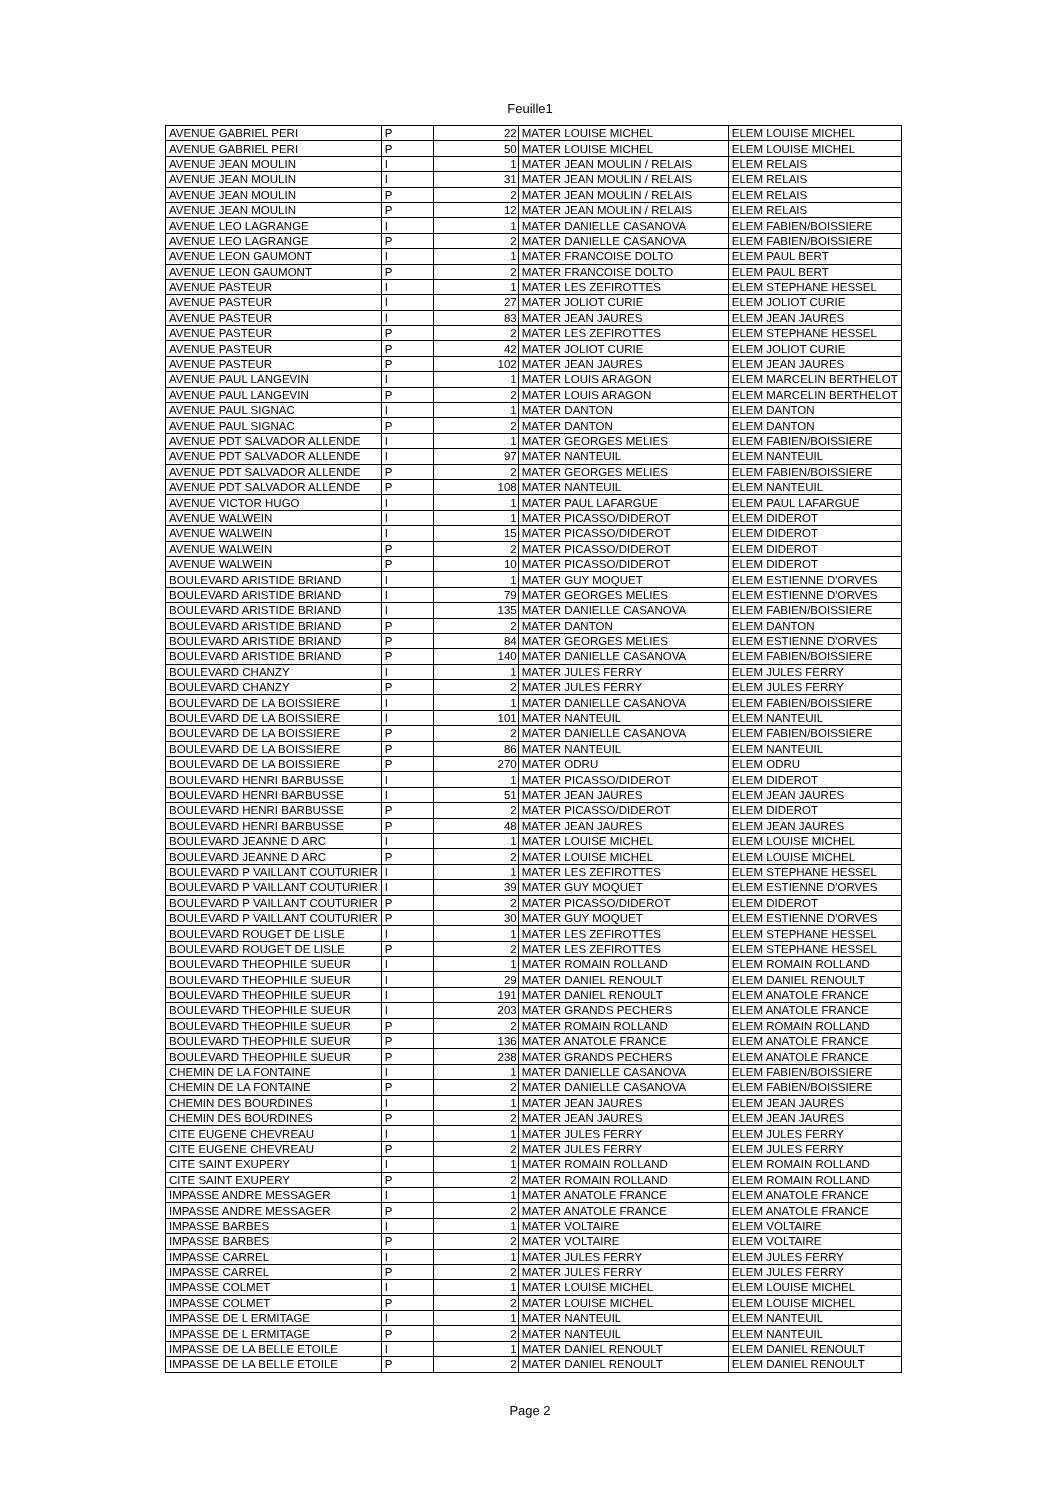Feuille1
| AVENUE GABRIEL PERI | P | 22 | MATER LOUISE MICHEL | ELEM LOUISE MICHEL |
| AVENUE GABRIEL PERI | P | 50 | MATER LOUISE MICHEL | ELEM LOUISE MICHEL |
| AVENUE JEAN MOULIN | I | 1 | MATER JEAN MOULIN / RELAIS | ELEM RELAIS |
| AVENUE JEAN MOULIN | I | 31 | MATER JEAN MOULIN / RELAIS | ELEM RELAIS |
| AVENUE JEAN MOULIN | P | 2 | MATER JEAN MOULIN / RELAIS | ELEM RELAIS |
| AVENUE JEAN MOULIN | P | 12 | MATER JEAN MOULIN / RELAIS | ELEM RELAIS |
| AVENUE LEO LAGRANGE | I | 1 | MATER DANIELLE CASANOVA | ELEM FABIEN/BOISSIERE |
| AVENUE LEO LAGRANGE | P | 2 | MATER DANIELLE CASANOVA | ELEM FABIEN/BOISSIERE |
| AVENUE LEON GAUMONT | I | 1 | MATER FRANCOISE DOLTO | ELEM PAUL BERT |
| AVENUE LEON GAUMONT | P | 2 | MATER FRANCOISE DOLTO | ELEM PAUL BERT |
| AVENUE PASTEUR | I | 1 | MATER LES ZEFIROTTES | ELEM STEPHANE HESSEL |
| AVENUE PASTEUR | I | 27 | MATER JOLIOT CURIE | ELEM JOLIOT CURIE |
| AVENUE PASTEUR | I | 83 | MATER JEAN JAURES | ELEM JEAN JAURES |
| AVENUE PASTEUR | P | 2 | MATER LES ZEFIROTTES | ELEM STEPHANE HESSEL |
| AVENUE PASTEUR | P | 42 | MATER JOLIOT CURIE | ELEM JOLIOT CURIE |
| AVENUE PASTEUR | P | 102 | MATER JEAN JAURES | ELEM JEAN JAURES |
| AVENUE PAUL LANGEVIN | I | 1 | MATER LOUIS ARAGON | ELEM MARCELIN BERTHELOT |
| AVENUE PAUL LANGEVIN | P | 2 | MATER LOUIS ARAGON | ELEM MARCELIN BERTHELOT |
| AVENUE PAUL SIGNAC | I | 1 | MATER DANTON | ELEM DANTON |
| AVENUE PAUL SIGNAC | P | 2 | MATER DANTON | ELEM DANTON |
| AVENUE PDT SALVADOR ALLENDE | I | 1 | MATER GEORGES MELIES | ELEM FABIEN/BOISSIERE |
| AVENUE PDT SALVADOR ALLENDE | I | 97 | MATER NANTEUIL | ELEM NANTEUIL |
| AVENUE PDT SALVADOR ALLENDE | P | 2 | MATER GEORGES MELIES | ELEM FABIEN/BOISSIERE |
| AVENUE PDT SALVADOR ALLENDE | P | 108 | MATER NANTEUIL | ELEM NANTEUIL |
| AVENUE VICTOR HUGO | I | 1 | MATER PAUL LAFARGUE | ELEM PAUL LAFARGUE |
| AVENUE WALWEIN | I | 1 | MATER PICASSO/DIDEROT | ELEM DIDEROT |
| AVENUE WALWEIN | I | 15 | MATER PICASSO/DIDEROT | ELEM DIDEROT |
| AVENUE WALWEIN | P | 2 | MATER PICASSO/DIDEROT | ELEM DIDEROT |
| AVENUE WALWEIN | P | 10 | MATER PICASSO/DIDEROT | ELEM DIDEROT |
| BOULEVARD ARISTIDE BRIAND | I | 1 | MATER GUY MOQUET | ELEM ESTIENNE D'ORVES |
| BOULEVARD ARISTIDE BRIAND | I | 79 | MATER GEORGES MELIES | ELEM ESTIENNE D'ORVES |
| BOULEVARD ARISTIDE BRIAND | I | 135 | MATER DANIELLE CASANOVA | ELEM FABIEN/BOISSIERE |
| BOULEVARD ARISTIDE BRIAND | P | 2 | MATER DANTON | ELEM DANTON |
| BOULEVARD ARISTIDE BRIAND | P | 84 | MATER GEORGES MELIES | ELEM ESTIENNE D'ORVES |
| BOULEVARD ARISTIDE BRIAND | P | 140 | MATER DANIELLE CASANOVA | ELEM FABIEN/BOISSIERE |
| BOULEVARD CHANZY | I | 1 | MATER JULES FERRY | ELEM JULES FERRY |
| BOULEVARD CHANZY | P | 2 | MATER JULES FERRY | ELEM JULES FERRY |
| BOULEVARD DE LA BOISSIERE | I | 1 | MATER DANIELLE CASANOVA | ELEM FABIEN/BOISSIERE |
| BOULEVARD DE LA BOISSIERE | I | 101 | MATER NANTEUIL | ELEM NANTEUIL |
| BOULEVARD DE LA BOISSIERE | P | 2 | MATER DANIELLE CASANOVA | ELEM FABIEN/BOISSIERE |
| BOULEVARD DE LA BOISSIERE | P | 86 | MATER NANTEUIL | ELEM NANTEUIL |
| BOULEVARD DE LA BOISSIERE | P | 270 | MATER ODRU | ELEM ODRU |
| BOULEVARD HENRI BARBUSSE | I | 1 | MATER PICASSO/DIDEROT | ELEM DIDEROT |
| BOULEVARD HENRI BARBUSSE | I | 51 | MATER JEAN JAURES | ELEM JEAN JAURES |
| BOULEVARD HENRI BARBUSSE | P | 2 | MATER PICASSO/DIDEROT | ELEM DIDEROT |
| BOULEVARD HENRI BARBUSSE | P | 48 | MATER JEAN JAURES | ELEM JEAN JAURES |
| BOULEVARD JEANNE D ARC | I | 1 | MATER LOUISE MICHEL | ELEM LOUISE MICHEL |
| BOULEVARD JEANNE D ARC | P | 2 | MATER LOUISE MICHEL | ELEM LOUISE MICHEL |
| BOULEVARD P VAILLANT COUTURIER | I | 1 | MATER LES ZEFIROTTES | ELEM STEPHANE HESSEL |
| BOULEVARD P VAILLANT COUTURIER | I | 39 | MATER GUY MOQUET | ELEM ESTIENNE D'ORVES |
| BOULEVARD P VAILLANT COUTURIER | P | 2 | MATER PICASSO/DIDEROT | ELEM DIDEROT |
| BOULEVARD P VAILLANT COUTURIER | P | 30 | MATER GUY MOQUET | ELEM ESTIENNE D'ORVES |
| BOULEVARD ROUGET DE LISLE | I | 1 | MATER LES ZEFIROTTES | ELEM STEPHANE HESSEL |
| BOULEVARD ROUGET DE LISLE | P | 2 | MATER LES ZEFIROTTES | ELEM STEPHANE HESSEL |
| BOULEVARD THEOPHILE SUEUR | I | 1 | MATER ROMAIN ROLLAND | ELEM ROMAIN ROLLAND |
| BOULEVARD THEOPHILE SUEUR | I | 29 | MATER DANIEL RENOULT | ELEM DANIEL RENOULT |
| BOULEVARD THEOPHILE SUEUR | I | 191 | MATER DANIEL RENOULT | ELEM ANATOLE FRANCE |
| BOULEVARD THEOPHILE SUEUR | I | 203 | MATER GRANDS PECHERS | ELEM ANATOLE FRANCE |
| BOULEVARD THEOPHILE SUEUR | P | 2 | MATER ROMAIN ROLLAND | ELEM ROMAIN ROLLAND |
| BOULEVARD THEOPHILE SUEUR | P | 136 | MATER ANATOLE FRANCE | ELEM ANATOLE FRANCE |
| BOULEVARD THEOPHILE SUEUR | P | 238 | MATER GRANDS PECHERS | ELEM ANATOLE FRANCE |
| CHEMIN DE LA FONTAINE | I | 1 | MATER DANIELLE CASANOVA | ELEM FABIEN/BOISSIERE |
| CHEMIN DE LA FONTAINE | P | 2 | MATER DANIELLE CASANOVA | ELEM FABIEN/BOISSIERE |
| CHEMIN DES BOURDINES | I | 1 | MATER JEAN JAURES | ELEM JEAN JAURES |
| CHEMIN DES BOURDINES | P | 2 | MATER JEAN JAURES | ELEM JEAN JAURES |
| CITE EUGENE CHEVREAU | I | 1 | MATER JULES FERRY | ELEM JULES FERRY |
| CITE EUGENE CHEVREAU | P | 2 | MATER JULES FERRY | ELEM JULES FERRY |
| CITE SAINT EXUPERY | I | 1 | MATER ROMAIN ROLLAND | ELEM ROMAIN ROLLAND |
| CITE SAINT EXUPERY | P | 2 | MATER ROMAIN ROLLAND | ELEM ROMAIN ROLLAND |
| IMPASSE ANDRE MESSAGER | I | 1 | MATER ANATOLE FRANCE | ELEM ANATOLE FRANCE |
| IMPASSE ANDRE MESSAGER | P | 2 | MATER ANATOLE FRANCE | ELEM ANATOLE FRANCE |
| IMPASSE BARBES | I | 1 | MATER VOLTAIRE | ELEM VOLTAIRE |
| IMPASSE BARBES | P | 2 | MATER VOLTAIRE | ELEM VOLTAIRE |
| IMPASSE CARREL | I | 1 | MATER JULES FERRY | ELEM JULES FERRY |
| IMPASSE CARREL | P | 2 | MATER JULES FERRY | ELEM JULES FERRY |
| IMPASSE COLMET | I | 1 | MATER LOUISE MICHEL | ELEM LOUISE MICHEL |
| IMPASSE COLMET | P | 2 | MATER LOUISE MICHEL | ELEM LOUISE MICHEL |
| IMPASSE DE L ERMITAGE | I | 1 | MATER NANTEUIL | ELEM NANTEUIL |
| IMPASSE DE L ERMITAGE | P | 2 | MATER NANTEUIL | ELEM NANTEUIL |
| IMPASSE DE LA BELLE ETOILE | I | 1 | MATER DANIEL RENOULT | ELEM DANIEL RENOULT |
| IMPASSE DE LA BELLE ETOILE | P | 2 | MATER DANIEL RENOULT | ELEM DANIEL RENOULT |
Page 2